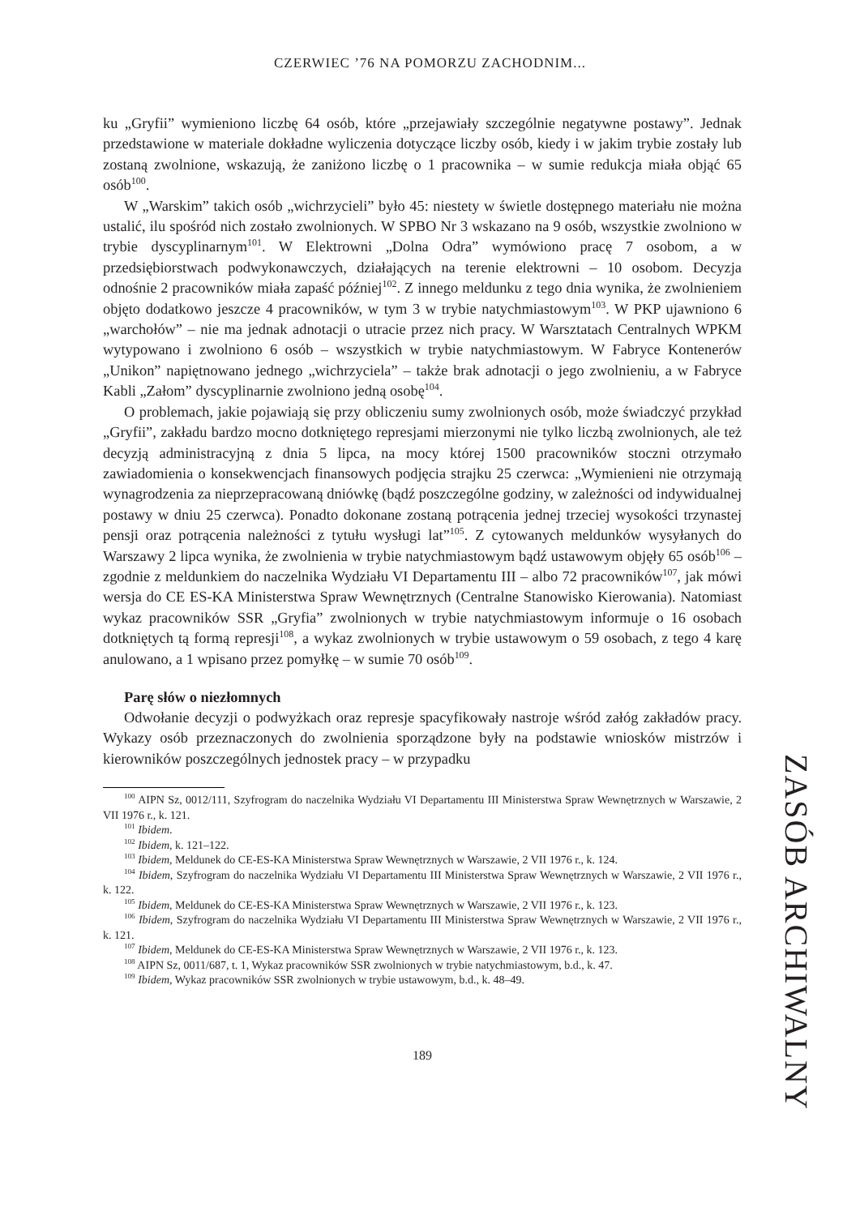CZERWIEC ’76 NA POMORZU ZACHODNIM...
ku „Gryfii” wymieniono liczbę 64 osób, które „przejawiały szczególnie negatywne postawy”. Jednak przedstawione w materiale dokładne wyliczenia dotyczące liczby osób, kiedy i w jakim trybie zostały lub zostaną zwolnione, wskazują, że zaniżono liczbę o 1 pracownika – w sumie redukcja miała objąć 65 osób<sup>100</sup>.
W „Warskim” takich osób „wichrzycieli” było 45: niestety w świetle dostępnego materiału nie można ustalić, ilu spośród nich zostało zwolnionych. W SPBO Nr 3 wskazano na 9 osób, wszystkie zwolniono w trybie dyscyplinarnym<sup>101</sup>. W Elektrowni „Dolna Odra” wymówiono pracę 7 osobom, a w przedsiębiorstwach podwykonawczych, działających na terenie elektrowni – 10 osobom. Decyzja odnośnie 2 pracowników miała zapaść później<sup>102</sup>. Z innego meldunku z tego dnia wynika, że zwolnieniem objęto dodatkowo jeszcze 4 pracowników, w tym 3 w trybie natychmiastowym<sup>103</sup>. W PKP ujawniono 6 „warchołów” – nie ma jednak adnotacji o utracie przez nich pracy. W Warsztatach Centralnych WPKM wytypowano i zwolniono 6 osób – wszystkich w trybie natychmiastowym. W Fabryce Kontenerów „Unikon” napiętnowano jednego „wichrzyciela” – także brak adnotacji o jego zwolnieniu, a w Fabryce Kabli „Załom” dyscyplinarnie zwolniono jedną osobę<sup>104</sup>.
O problemach, jakie pojawiają się przy obliczeniu sumy zwolnionych osób, może świadczyć przykład „Gryfii”, zakładu bardzo mocno dotkniętego represjami mierzonymi nie tylko liczbą zwolnionych, ale też decyzją administracyjną z dnia 5 lipca, na mocy której 1500 pracowników stoczni otrzymało zawiadomienia o konsekwencjach finansowych podjęcia strajku 25 czerwca: „Wymienieni nie otrzymają wynagrodzenia za nieprzepracowaną dniówkę (bądź poszczególne godziny, w zależności od indywidualnej postawy w dniu 25 czerwca). Ponadto dokonane zostaną potrącenia jednej trzeciej wysokości trzynastej pensji oraz potrącenia należności z tytułu wysługi lat”<sup>105</sup>. Z cytowanych meldunków wysyłanych do Warszawy 2 lipca wynika, że zwolnienia w trybie natychmiastowym bądź ustawowym objęły 65 osób<sup>106</sup> – zgodnie z meldunkiem do naczelnika Wydziału VI Departamentu III – albo 72 pracowników<sup>107</sup>, jak mówi wersja do CE ES-KA Ministerstwa Spraw Wewnętrznych (Centralne Stanowisko Kierowania). Natomiast wykaz pracowników SSR „Gryfia” zwolnionych w trybie natychmiastowym informuje o 16 osobach dotkniętych tą formą represji<sup>108</sup>, a wykaz zwolnionych w trybie ustawowym o 59 osobach, z tego 4 karę anulowano, a 1 wpisano przez pomyłkę – w sumie 70 osób<sup>109</sup>.
Parę słów o niezłomnych
Odwołanie decyzji o podwyżkach oraz represje spacyfikowały nastroje wśród załóg zakładów pracy. Wykazy osób przeznaczonych do zwolnienia sporządzone były na podstawie wniosków mistrzów i kierowników poszczególnych jednostek pracy – w przypadku
<sup>100</sup> AIPN Sz, 0012/111, Szyfrogram do naczelnika Wydziału VI Departamentu III Ministerstwa Spraw Wewnętrznych w Warszawie, 2 VII 1976 r., k. 121.
<sup>101</sup> Ibidem.
<sup>102</sup> Ibidem, k. 121–122.
<sup>103</sup> Ibidem, Meldunek do CE-ES-KA Ministerstwa Spraw Wewnętrznych w Warszawie, 2 VII 1976 r., k. 124.
<sup>104</sup> Ibidem, Szyfrogram do naczelnika Wydziału VI Departamentu III Ministerstwa Spraw Wewnętrznych w Warszawie, 2 VII 1976 r., k. 122.
<sup>105</sup> Ibidem, Meldunek do CE-ES-KA Ministerstwa Spraw Wewnętrznych w Warszawie, 2 VII 1976 r., k. 123.
<sup>106</sup> Ibidem, Szyfrogram do naczelnika Wydziału VI Departamentu III Ministerstwa Spraw Wewnętrznych w Warszawie, 2 VII 1976 r., k. 121.
<sup>107</sup> Ibidem, Meldunek do CE-ES-KA Ministerstwa Spraw Wewnętrznych w Warszawie, 2 VII 1976 r., k. 123.
<sup>108</sup> AIPN Sz, 0011/687, t. 1, Wykaz pracowników SSR zwolnionych w trybie natychmiastowym, b.d., k. 47.
<sup>109</sup> Ibidem, Wykaz pracowników SSR zwolnionych w trybie ustawowym, b.d., k. 48–49.
189
ZASÓB ARCHIWALNY